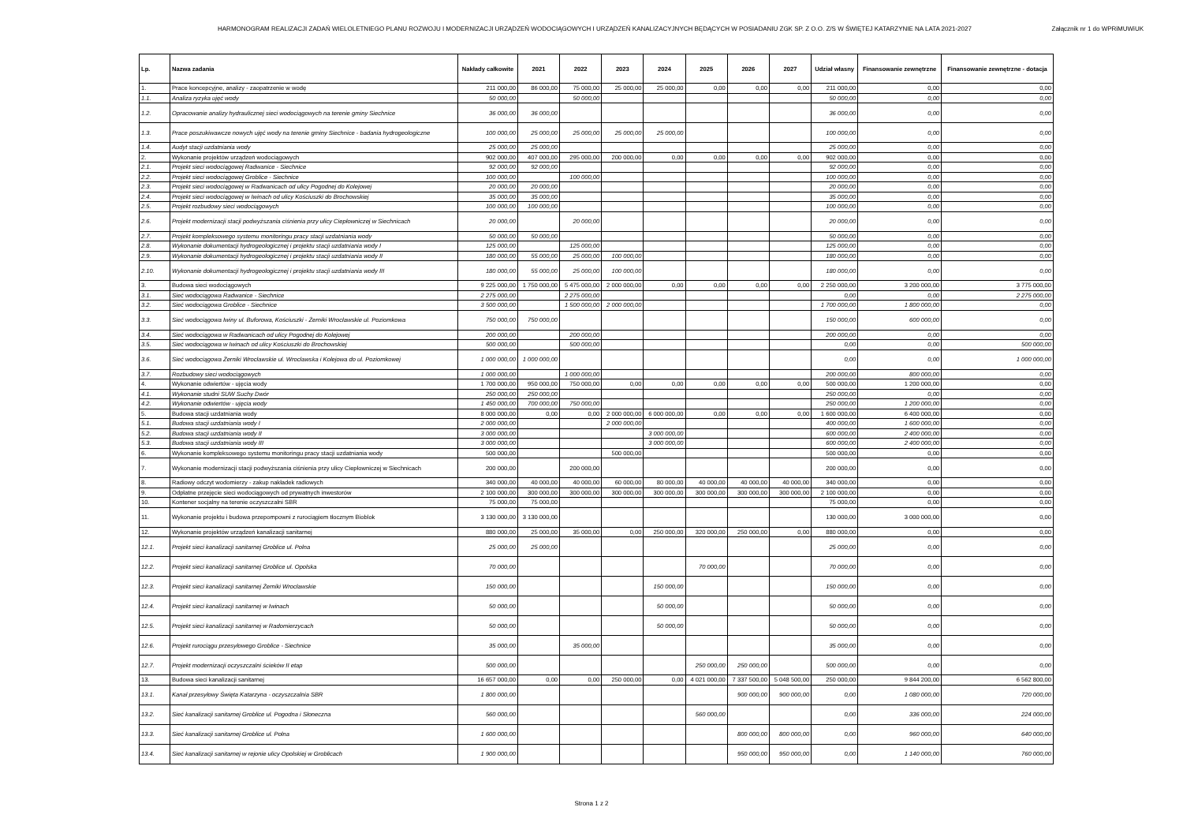HARMONOGRAM REALIZACJI ZADAŃ WIELOLETNIEGO PLANU ROZWOJU I MODERNIZACJI URZĄDZEŃ WODOCIĄGOWYCH I URZĄDZEŃ KANALIZACYJNYCH BĘDĄCYCH W POSIADANIU ZGK SP. Z O.O. Z/S W ŚWIĘTEJ KATARZYNIE NA LATA 2021-2027 Załącznik nr 1 do WPRiMUWiUK
| Lp. | Nazwa zadania | Nakłady całkowite | 2021 | 2022 | 2023 | 2024 | 2025 | 2026 | 2027 | Udział własny | Finansowanie zewnętrzne | Finansowanie zewnętrzne - dotacja |
| --- | --- | --- | --- | --- | --- | --- | --- | --- | --- | --- | --- | --- |
| 1. | Prace koncepcyjne, analizy - zaopatrzenie w wodę | 211 000,00 | 86 000,00 | 75 000,00 | 25 000,00 | 25 000,00 | 0,00 | 0,00 | 0,00 | 211 000,00 | 0,00 | 0,00 |
| 1.1. | Analiza ryzyka ujęć wody | 50 000,00 | | 50 000,00 | | | | | | 50 000,00 | 0,00 | 0,00 |
| 1.2. | Opracowanie analizy hydraulicznej sieci wodociągowych na terenie gminy Siechnice | 36 000,00 | 36 000,00 | | | | | | | 36 000,00 | 0,00 | 0,00 |
| 1.3. | Prace poszukiwawcze nowych ujęć wody na terenie gminy Siechnice - badania hydrogeologiczne | 100 000,00 | 25 000,00 | 25 000,00 | 25 000,00 | 25 000,00 | | | | 100 000,00 | 0,00 | 0,00 |
| 1.4. | Audyt stacji uzdatniania wody | 25 000,00 | 25 000,00 | | | | | | | 25 000,00 | 0,00 | 0,00 |
| 2. | Wykonanie projektów urządzeń wodociągowych | 902 000,00 | 407 000,00 | 295 000,00 | 200 000,00 | 0,00 | 0,00 | 0,00 | 0,00 | 902 000,00 | 0,00 | 0,00 |
| 2.1. | Projekt sieci wodociągowej Radwanice - Siechnice | 92 000,00 | 92 000,00 | | | | | | | 92 000,00 | 0,00 | 0,00 |
| 2.2. | Projekt sieci wodociągowej Groblice - Siechnice | 100 000,00 | | 100 000,00 | | | | | | 100 000,00 | 0,00 | 0,00 |
| 2.3. | Projekt sieci wodociągowej w Radwanicach od ulicy Pogodnej do Kolejowej | 20 000,00 | 20 000,00 | | | | | | | 20 000,00 | 0,00 | 0,00 |
| 2.4. | Projekt sieci wodociągowej w Iwinach od ulicy Kościuszki do Brochowskiej | 35 000,00 | 35 000,00 | | | | | | | 35 000,00 | 0,00 | 0,00 |
| 2.5. | Projekt rozbudowy sieci wodociągowych | 100 000,00 | 100 000,00 | | | | | | | 100 000,00 | 0,00 | 0,00 |
| 2.6. | Projekt modernizacji stacji podwyższania ciśnienia przy ulicy Ciepłowniczej w Siechnicach | 20 000,00 | | 20 000,00 | | | | | | 20 000,00 | 0,00 | 0,00 |
| 2.7. | Projekt kompleksowego systemu monitoringu pracy stacji uzdatniania wody | 50 000,00 | 50 000,00 | | | | | | | 50 000,00 | 0,00 | 0,00 |
| 2.8. | Wykonanie dokumentacji hydrogeologicznej i projektu stacji uzdatniania wody I | 125 000,00 | | 125 000,00 | | | | | | 125 000,00 | 0,00 | 0,00 |
| 2.9. | Wykonanie dokumentacji hydrogeologicznej i projektu stacji uzdatniania wody II | 180 000,00 | 55 000,00 | 25 000,00 | 100 000,00 | | | | | 180 000,00 | 0,00 | 0,00 |
| 2.10. | Wykonanie dokumentacji hydrogeologicznej i projektu stacji uzdatniania wody III | 180 000,00 | 55 000,00 | 25 000,00 | 100 000,00 | | | | | 180 000,00 | 0,00 | 0,00 |
| 3. | Budowa sieci wodociągowych | 9 225 000,00 | 1 750 000,00 | 5 475 000,00 | 2 000 000,00 | 0,00 | 0,00 | 0,00 | 0,00 | 2 250 000,00 | 3 200 000,00 | 3 775 000,00 |
| 3.1. | Sieć wodociągowa Radwanice - Siechnice | 2 275 000,00 | | 2 275 000,00 | | | | | | 0,00 | 0,00 | 2 275 000,00 |
| 3.2. | Sieć wodociągowa Groblice - Siechnice | 3 500 000,00 | | 1 500 000,00 | 2 000 000,00 | | | | | 1 700 000,00 | 1 800 000,00 | 0,00 |
| 3.3. | Sieć wodociągowa Iwiny ul. Buforowa, Kościuszki - Żerniki Wrocławskie ul. Poziomkowa | 750 000,00 | 750 000,00 | | | | | | | 150 000,00 | 600 000,00 | 0,00 |
| 3.4. | Sieć wodociągowa w Radwanicach od ulicy Pogodnej do Kolejowej | 200 000,00 | | 200 000,00 | | | | | | 200 000,00 | 0,00 | 0,00 |
| 3.5. | Sieć wodociągowa w Iwinach od ulicy Kościuszki do Brochowskiej | 500 000,00 | | 500 000,00 | | | | | | 0,00 | 0,00 | 500 000,00 |
| 3.6. | Sieć wodociągowa Żerniki Wrocławskie ul. Wrocławska i Kolejowa do ul. Poziomkowej | 1 000 000,00 | 1 000 000,00 | | | | | | | 0,00 | 0,00 | 1 000 000,00 |
| 3.7. | Rozbudowy sieci wodociągowych | 1 000 000,00 | | 1 000 000,00 | | | | | | 200 000,00 | 800 000,00 | 0,00 |
| 4. | Wykonanie odwiertów - ujęcia wody | 1 700 000,00 | 950 000,00 | 750 000,00 | 0,00 | 0,00 | 0,00 | 0,00 | 0,00 | 500 000,00 | 1 200 000,00 | 0,00 |
| 4.1. | Wykonanie studni SUW Suchy Dwór | 250 000,00 | 250 000,00 | | | | | | | 250 000,00 | 0,00 | 0,00 |
| 4.2. | Wykonanie odwiertów - ujęcia wody | 1 450 000,00 | 700 000,00 | 750 000,00 | | | | | | 250 000,00 | 1 200 000,00 | 0,00 |
| 5. | Budowa stacji uzdatniania wody | 8 000 000,00 | 0,00 | 0,00 | 2 000 000,00 | 6 000 000,00 | 0,00 | 0,00 | 0,00 | 1 600 000,00 | 6 400 000,00 | 0,00 |
| 5.1. | Budowa stacji uzdatniania wody I | 2 000 000,00 | | | 2 000 000,00 | | | | | 400 000,00 | 1 600 000,00 | 0,00 |
| 5.2. | Budowa stacji uzdatniania wody II | 3 000 000,00 | | | | 3 000 000,00 | | | | 600 000,00 | 2 400 000,00 | 0,00 |
| 5.3. | Budowa stacji uzdatniania wody III | 3 000 000,00 | | | | 3 000 000,00 | | | | 600 000,00 | 2 400 000,00 | 0,00 |
| 6. | Wykonanie kompleksowego systemu monitoringu pracy stacji uzdatniania wody | 500 000,00 | | | 500 000,00 | | | | | 500 000,00 | 0,00 | 0,00 |
| 7. | Wykonanie modernizacji stacji podwyższania ciśnienia przy ulicy Ciepłowniczej w Siechnicach | 200 000,00 | | 200 000,00 | | | | | | 200 000,00 | 0,00 | 0,00 |
| 8. | Radiowy odczyt wodomierzy - zakup nakładek radiowych | 340 000,00 | 40 000,00 | 40 000,00 | 60 000,00 | 80 000,00 | 40 000,00 | 40 000,00 | 40 000,00 | 340 000,00 | 0,00 | 0,00 |
| 9. | Odpłatne przejęcie sieci wodociągowych od prywatnych inwestorów | 2 100 000,00 | 300 000,00 | 300 000,00 | 300 000,00 | 300 000,00 | 300 000,00 | 300 000,00 | 300 000,00 | 2 100 000,00 | 0,00 | 0,00 |
| 10. | Kontener socjalny na terenie oczyszczalni SBR | 75 000,00 | 75 000,00 | | | | | | | 75 000,00 | 0,00 | 0,00 |
| 11. | Wykonanie projektu i budowa przepompowni z rurociągiem tłocznym Bioblok | 3 130 000,00 | 3 130 000,00 | | | | | | | 130 000,00 | 3 000 000,00 | 0,00 |
| 12. | Wykonanie projektów urządzeń kanalizacji sanitarnej | 880 000,00 | 25 000,00 | 35 000,00 | 0,00 | 250 000,00 | 320 000,00 | 250 000,00 | 0,00 | 880 000,00 | 0,00 | 0,00 |
| 12.1. | Projekt sieci kanalizacji sanitarnej Groblice ul. Polna | 25 000,00 | 25 000,00 | | | | | | | 25 000,00 | 0,00 | 0,00 |
| 12.2. | Projekt sieci kanalizacji sanitarnej Groblice ul. Opolska | 70 000,00 | | | | | 70 000,00 | | | 70 000,00 | 0,00 | 0,00 |
| 12.3. | Projekt sieci kanalizacji sanitarnej Żerniki Wrocławskie | 150 000,00 | | | | 150 000,00 | | | | 150 000,00 | 0,00 | 0,00 |
| 12.4. | Projekt sieci kanalizacji sanitarnej w Iwinach | 50 000,00 | | | | 50 000,00 | | | | 50 000,00 | 0,00 | 0,00 |
| 12.5. | Projekt sieci kanalizacji sanitarnej w Radomierzycach | 50 000,00 | | | | 50 000,00 | | | | 50 000,00 | 0,00 | 0,00 |
| 12.6. | Projekt rurociągu przesyłowego Groblice - Siechnice | 35 000,00 | | 35 000,00 | | | | | | 35 000,00 | 0,00 | 0,00 |
| 12.7. | Projekt modernizacji oczyszczalni ścieków II etap | 500 000,00 | | | | | 250 000,00 | 250 000,00 | | 500 000,00 | 0,00 | 0,00 |
| 13. | Budowa sieci kanalizacji sanitarnej | 16 657 000,00 | 0,00 | 0,00 | 250 000,00 | 0,00 | 4 021 000,00 | 7 337 500,00 | 5 048 500,00 | 250 000,00 | 9 844 200,00 | 6 562 800,00 |
| 13.1. | Kanał przesyłowy Święta Katarzyna - oczyszczalnia SBR | 1 800 000,00 | | | | | | 900 000,00 | 900 000,00 | 0,00 | 1 080 000,00 | 720 000,00 |
| 13.2. | Sieć kanalizacji sanitarnej Groblice ul. Pogodna i Słoneczna | 560 000,00 | | | | | 560 000,00 | | | 0,00 | 336 000,00 | 224 000,00 |
| 13.3. | Sieć kanalizacji sanitarnej Groblice ul. Polna | 1 600 000,00 | | | | | | 800 000,00 | 800 000,00 | 0,00 | 960 000,00 | 640 000,00 |
| 13.4. | Sieć kanalizacji sanitarnej w rejonie ulicy Opolskiej w Groblicach | 1 900 000,00 | | | | | | 950 000,00 | 950 000,00 | 0,00 | 1 140 000,00 | 760 000,00 |
Strona 1 z 2